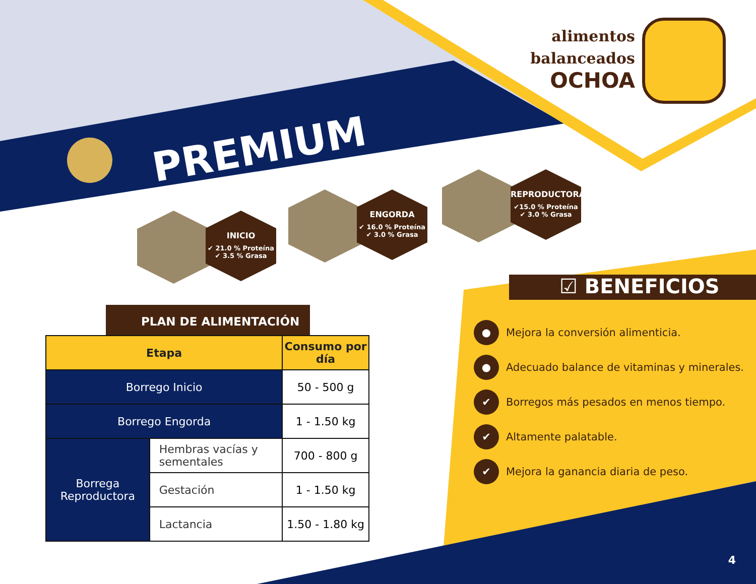alimentos
balanceados
OCHOA
PREMIUM
INICIO
✔ 21.0 % Proteína
✔ 3.5 % Grasa
ENGORDA
✔ 16.0 % Proteína
✔ 3.0 % Grasa
REPRODUCTORA
✔15.0 % Proteína
✔ 3.0 % Grasa
PLAN DE ALIMENTACIÓN
| Etapa | | Consumo por día |
| --- | --- | --- |
| Borrego Inicio | | 50 - 500 g |
| Borrego Engorda | | 1 - 1.50 kg |
| Borrega Reproductora | Hembras vacías y sementales | 700 - 800 g |
| | Gestación | 1 - 1.50 kg |
| | Lactancia | 1.50 - 1.80 kg |
☑ BENEFICIOS
● Mejora la conversión alimenticia.
● Adecuado balance de vitaminas y minerales.
✔ Borregos más pesados en menos tiempo.
✔ Altamente palatable.
✔ Mejora la ganancia diaria de peso.
4